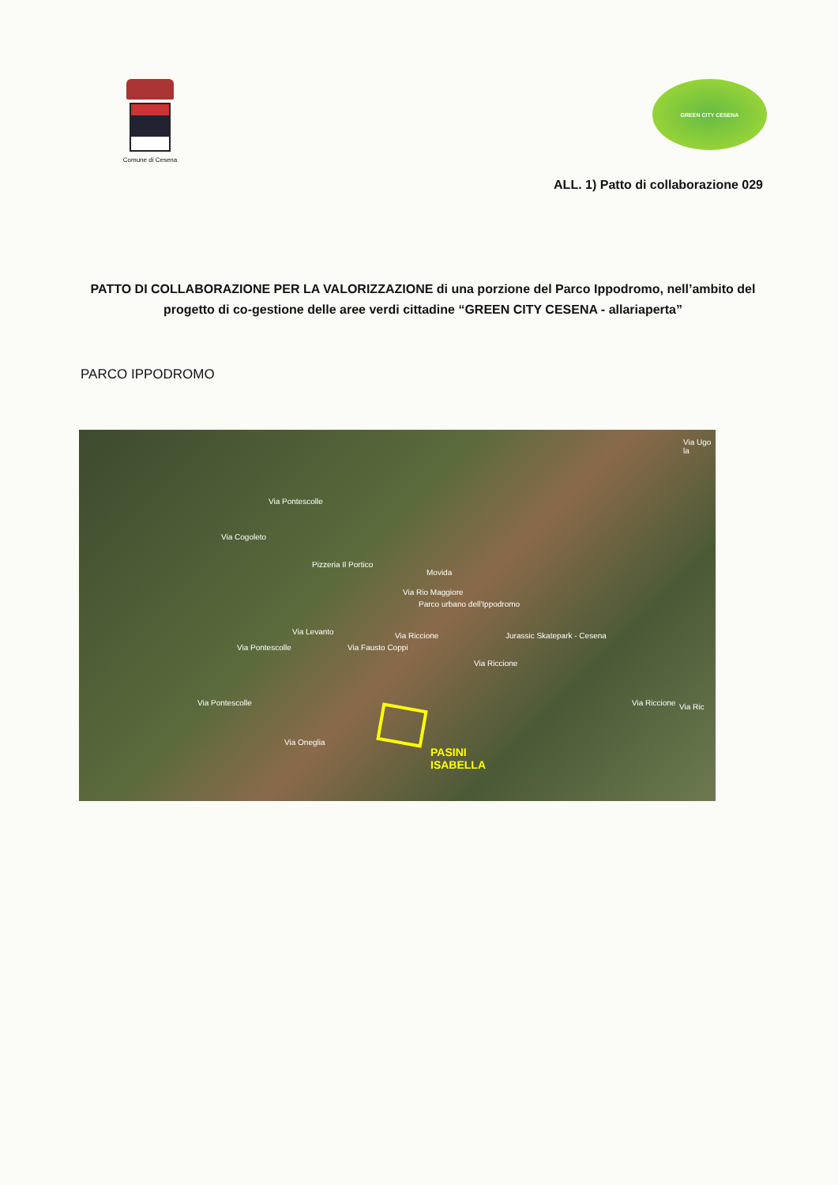Comune di Cesena
GREEN CITY CESENA
ALL. 1) Patto di collaborazione 029
PATTO DI COLLABORAZIONE PER LA VALORIZZAZIONE di una porzione del Parco Ippodromo, nell’ambito del progetto di co-gestione delle aree verdi cittadine “GREEN CITY CESENA - allariaperta”
PARCO IPPODROMO
Via Cogoleto
Via Pontescolle
Pizzeria Il Portico
Movida
Via Rio Maggiore
Parco urbano dell'Ippodromo
Jurassic Skatepark - Cesena Via Riccione
Via Riccione
Via Riccione Via Ric
Via Fausto Coppi
Via Levanto
Via Pontescolle
Via Pontescolle
Via Oneglia
Via Ugo la
PASINI
ISABELLA